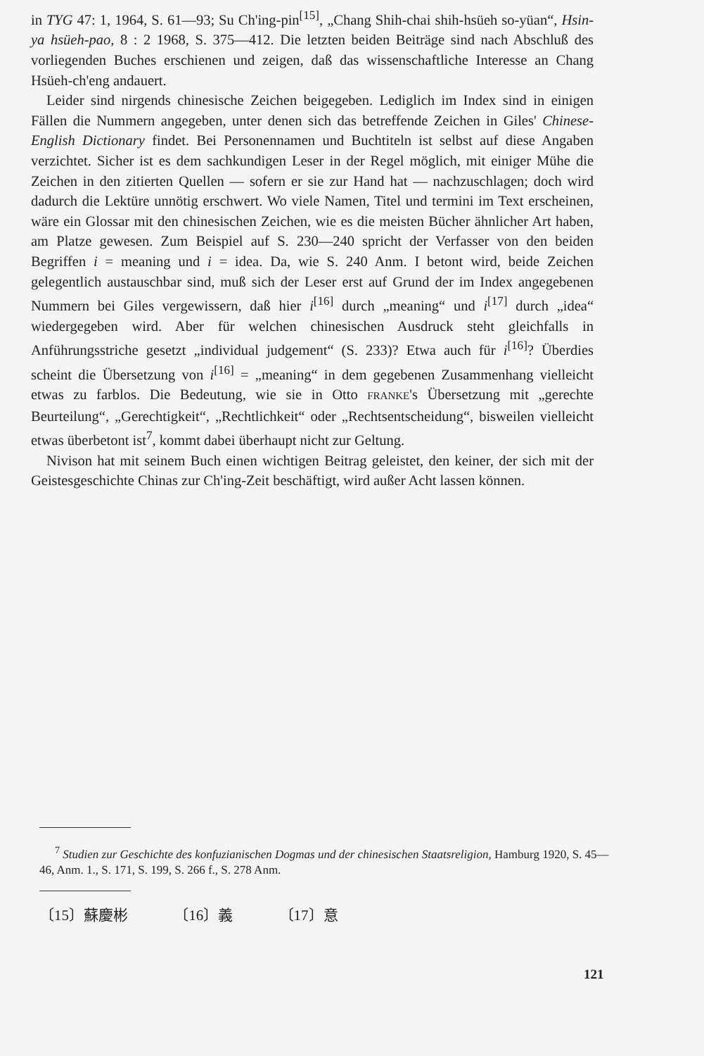in TYG 47: 1, 1964, S. 61—93; Su Ch'ing-pin<sup>[15]</sup>, „Chang Shih-chai shih-hsüeh so-yüan“, Hsin-ya hsüeh-pao, 8 : 2 1968, S. 375—412. Die letzten beiden Beiträge sind nach Abschluß des vorliegenden Buches erschienen und zeigen, daß das wissenschaftliche Interesse an Chang Hsüeh-ch'eng andauert.
Leider sind nirgends chinesische Zeichen beigegeben. Lediglich im Index sind in einigen Fällen die Nummern angegeben, unter denen sich das betreffende Zeichen in Giles' Chinese-English Dictionary findet. Bei Personennamen und Buchtiteln ist selbst auf diese Angaben verzichtet. Sicher ist es dem sachkundigen Leser in der Regel möglich, mit einiger Mühe die Zeichen in den zitierten Quellen — sofern er sie zur Hand hat — nachzuschlagen; doch wird dadurch die Lektüre unnötig erschwert. Wo viele Namen, Titel und termini im Text erscheinen, wäre ein Glossar mit den chinesischen Zeichen, wie es die meisten Bücher ähnlicher Art haben, am Platze gewesen. Zum Beispiel auf S. 230—240 spricht der Verfasser von den beiden Begriffen i = meaning und i = idea. Da, wie S. 240 Anm. I betont wird, beide Zeichen gelegentlich austauschbar sind, muß sich der Leser erst auf Grund der im Index angegebenen Nummern bei Giles vergewissern, daß hier i<sup>[16]</sup> durch „meaning“ und i<sup>[17]</sup> durch „idea“ wiedergegeben wird. Aber für welchen chinesischen Ausdruck steht gleichfalls in Anführungsstriche gesetzt „individual judgement“ (S. 233)? Etwa auch für i<sup>[16]</sup>? Überdies scheint die Übersetzung von i<sup>[16]</sup> = „meaning“ in dem gegebenen Zusammenhang vielleicht etwas zu farblos. Die Bedeutung, wie sie in Otto FRANKE's Übersetzung mit „gerechte Beurteilung“, „Gerechtigkeit“, „Rechtlichkeit“ oder „Rechtsentscheidung“, bisweilen vielleicht etwas überbetont ist<sup>7</sup>, kommt dabei überhaupt nicht zur Geltung.
Nivison hat mit seinem Buch einen wichtigen Beitrag geleistet, den keiner, der sich mit der Geistesgeschichte Chinas zur Ch'ing-Zeit beschäftigt, wird außer Acht lassen können.
<sup>7</sup> Studien zur Geschichte des konfuzianischen Dogmas und der chinesischen Staatsreligion, Hamburg 1920, S. 45—46, Anm. 1., S. 171, S. 199, S. 266 f., S. 278 Anm.
〔15〕蘇慶彬 〔16〕義 〔17〕意
121